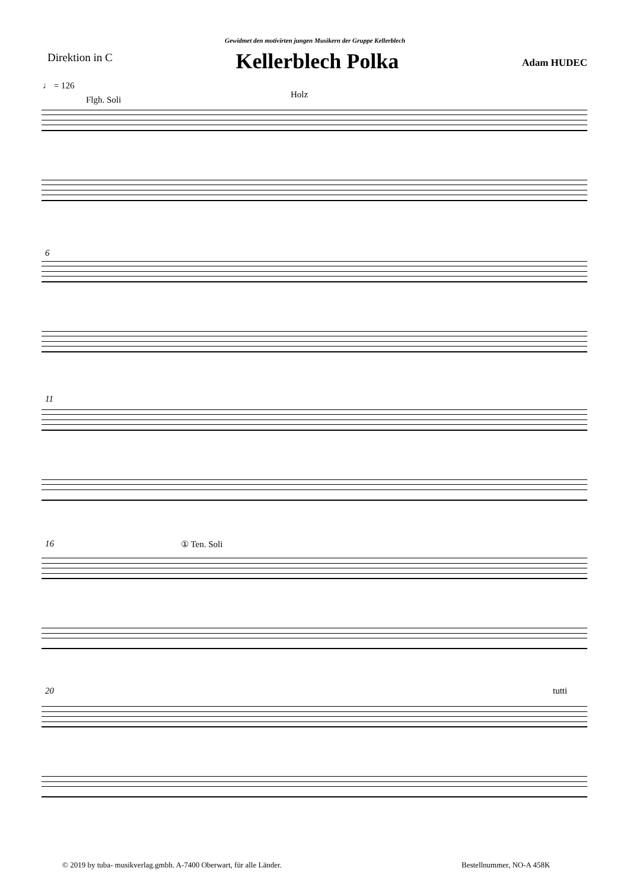Gewidmet den motivirten jungen Musikern der Gruppe Kellerblech
Direktion in C
Kellerblech Polka
Adam HUDEC
♩ = 126
Flgh. Soli
Holz
6
11
16 ① Ten. Soli
20 tutti
© 2019 by tuba- musikverlag.gmbh. A-7400 Oberwart, für alle Länder.
Bestellnummer, NO-A 458K